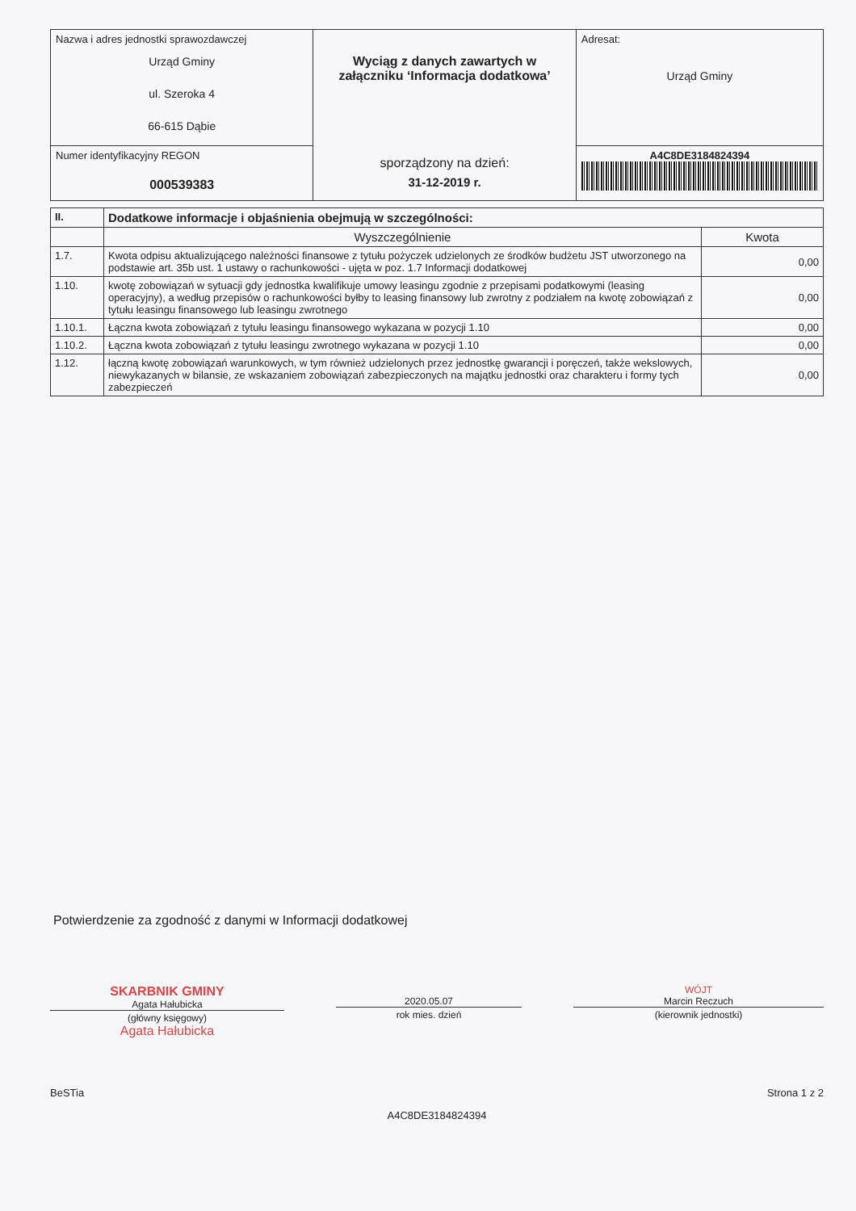| Nazwa i adres jednostki sprawozdawczej Urząd Gminy ul. Szeroka 4 66-615 Dąbie | Wyciąg z danych zawartych w załączniku ‘Informacja dodatkowa’ sporządzony na dzień: 31-12-2019 r. | Adresat: Urząd Gminy |
| Numer identyfikacyjny REGON 000539383 | | A4C8DE3184824394 |
| II. | Dodatkowe informacje i objaśnienia obejmują w szczególności: | |
| | Wyszczególnienie | Kwota |
| 1.7. | Kwota odpisu aktualizującego należności finansowe z tytułu pożyczek udzielonych ze środków budżetu JST utworzonego na podstawie art. 35b ust. 1 ustawy o rachunkowości - ujęta w poz. 1.7 Informacji dodatkowej | 0,00 |
| 1.10. | kwotę zobowiązań w sytuacji gdy jednostka kwalifikuje umowy leasingu zgodnie z przepisami podatkowymi (leasing operacyjny), a według przepisów o rachunkowości byłby to leasing finansowy lub zwrotny z podziałem na kwotę zobowiązań z tytułu leasingu finansowego lub leasingu zwrotnego | 0,00 |
| 1.10.1. | Łączna kwota zobowiązań z tytułu leasingu finansowego wykazana w pozycji 1.10 | 0,00 |
| 1.10.2. | Łączna kwota zobowiązań z tytułu leasingu zwrotnego wykazana w pozycji 1.10 | 0,00 |
| 1.12. | łączną kwotę zobowiązań warunkowych, w tym również udzielonych przez jednostkę gwarancji i poręczeń, także wekslowych, niewykazanych w bilansie, ze wskazaniem zobowiązań zabezpieczonych na majątku jednostki oraz charakteru i formy tych zabezpieczeń | 0,00 |
Potwierdzenie za zgodność z danymi w Informacji dodatkowej
SKARBNIK GMINY
Agata Hałubicka
(główny księgowy)
Agata Hałubicka
2020.05.07
rok mies. dzień
WÓJT
Marcin Reczuch
(kierownik jednostki)
BeSTia Strona 1 z 2
A4C8DE3184824394